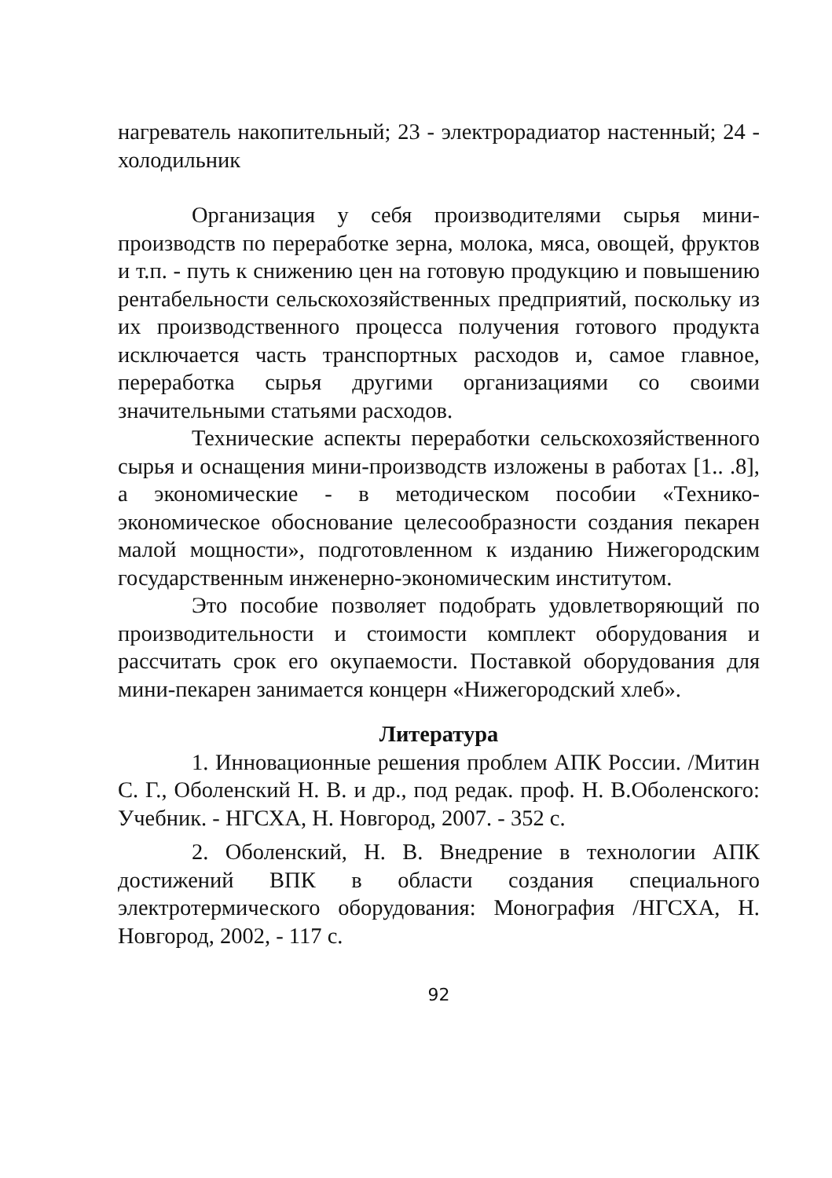нагреватель накопительный; 23 - электрорадиатор настенный; 24 - холодильник
Организация у себя производителями сырья мини-производств по переработке зерна, молока, мяса, овощей, фруктов и т.п. - путь к снижению цен на готовую продукцию и повышению рентабельности сельскохозяйственных предприятий, поскольку из их производственного процесса получения готового продукта исключается часть транспортных расходов и, самое главное, переработка сырья другими организациями со своими значительными статьями расходов.
Технические аспекты переработки сельскохозяйственного сырья и оснащения мини-производств изложены в работах [1.. .8], а экономические - в методическом пособии «Технико-экономическое обоснование целесообразности создания пекарен малой мощности», подготовленном к изданию Нижегородским государственным инженерно-экономическим институтом.
Это пособие позволяет подобрать удовлетворяющий по производительности и стоимости комплект оборудования и рассчитать срок его окупаемости. Поставкой оборудования для мини-пекарен занимается концерн «Нижегородский хлеб».
Литература
1. Инновационные решения проблем АПК России. /Митин С. Г., Оболенский Н. В. и др., под редак. проф. Н. В.Оболенского: Учебник. - НГСХА, Н. Новгород, 2007. - 352 с.
2. Оболенский, Н. В. Внедрение в технологии АПК достижений ВПК в области создания специального электротермического оборудования: Монография /НГСХА, Н. Новгород, 2002, - 117 с.
92